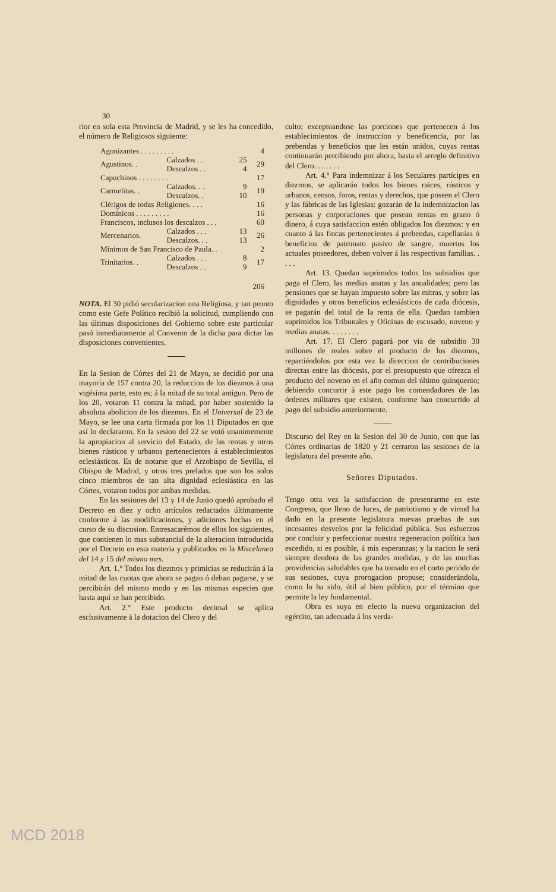30
rior en sola esta Provincia de Madrid, y se les ha concedido, el número de Religiosos siguiente:
| Agonizantes . . . . . . . . . | | | 4 |
| Agustinos. . | Calzados . . | 25 | 29 |
| | Descalzos . . | 4 | |
| Capuchinos . . . . . . . . | | | 17 |
| Carmelitas. . | Calzados. . . | 9 | 19 |
| | Descalzos. . | 10 | |
| Clérigos de todas Religiones. . . . | | | 16 |
| Domínicos . . . . . . . . . | | | 16 |
| Franciscos, inclusos los descalzos . . . | | | 60 |
| Mercenarios. | Calzados . . . | 13 | 26 |
| | Descalzos. . . | 13 | |
| Mínimos de San Francisco de Paula. . | | | 2 |
| Trinitarios. . | Calzados . . . | 8 | 17 |
| | Descalzos . . | 9 | |
| | | | 206 |
NOTA. El 30 pidió secularizacion una Religiosa, y tan pronto como este Gefe Político recibió la solicitud, cumpliendo con las últimas disposiciones del Gobierno sobre este particular pasó inmediatamente al Convento de la dicha para dictar las disposiciones convenientes.
En la Sesion de Córtes del 21 de Mayo, se decidió por una mayoría de 157 contra 20, la reduccion de los diezmos á una vigésima parte, esto es; á la mitad de su total antiguo. Pero de los 20, votaron 11 contra la mitad, por haber sostenido la absoluta abolicion de los diezmos. En el Universal de 23 de Mayo, se lee una carta firmada por los 11 Diputados en que así lo declararon. En la sesion del 22 se votó unanimemente la apropiacion al servicio del Estado, de las rentas y otros bienes rústicos y urbanos pertenecientes á establecimientos eclesiásticos. Es de notarse que el Arzobispo de Sevilla, el Obispo de Madrid, y otros tres prelados que son los solos cinco miembros de tan alta dignidad eclesiástica en las Córtes, votaron todos por ambas medidas.
En las sesiones del 13 y 14 de Junio quedó aprobado el Decreto en diez y ocho artículos redactados últimamente conforme á las modificaciones, y adiciones hechas en el curso de su discusion. Entresacarémos de ellos los siguientes, que contienen lo mas substancial de la alteracion introducida por el Decreto en esta materia y publicados en la Miscelanea del 14 y 15 del mismo mes.
Art. 1.° Todos los diezmos y primicias se reducirán á la mitad de las cuotas que ahora se pagan ó deban pagarse, y se percibirán del mismo modo y en las mismas especies que hasta aquí se han percibido.
Art. 2.° Este producto decimal se aplica esclusivamente á la dotacion del Clero y del
culto; exceptuandose las porciones que pertenecen á los establecimientos de instruccion y beneficencia, por las prebendas y beneficios que les están unidos, cuyas rentas continuarán percibiendo por ahora, hasta el arreglo definitivo del Clero. . . . . . .
Art. 4.° Para indemnizar á los Seculares partícipes en diezmos, se aplicarán todos los bienes raices, rústicos y urbanos, censos, foros, rentas y derechos, que poseen el Clero y las fábricas de las Iglesias: gozarán de la indemnizacion las personas y corporaciones que posean rentas en grano ó dinero, á cuya satisfaccion estén obligados los diezmos: y en cuanto á las fincas pertenecientes á prebendas, capellanías ó beneficios de patronato pasivo de sangre, muertos los actuales poseedores, deben volver á las respectivas familias. . . . .
Art. 13. Quedan suprimidos todos los subsidios que paga el Clero, las medias anatas y las anualidades; pero las pensiones que se hayan impuesto sobre las mitras, y sobre las dignidades y otros beneficios eclesiásticos de cada diócesis, se pagarán del total de la renta de ella. Quedan tambien suprimidos los Tribunales y Oficinas de escusado, noveno y medias anatas. . . . . . . .
Art. 17. El Clero pagará por via de subsidio 30 millones de reales sobre el producto de los diezmos, repartiéndolos por esta vez la direccion de contribuciones directas entre las diócesis, por el presupuesto que ofrezca el producto del noveno en el año comun del último quinquenio; debiendo concurrir á este pago los comendadores de las órdenes militares que existen, conforme han concurrido al pago del subsidio anteriormente.
Discurso del Rey en la Sesion del 30 de Junio, con que las Córtes ordinarias de 1820 y 21 cerraron las sesiones de la legislatura del presente año.
Señores Diputados.
Tengo otra vez la satisfaccion de presenrarme en este Congreso, que lleno de luces, de patriotismo y de virtud ha dado en la presente legislatura nuevas pruebas de sus incesantes desvelos por la felicidad pública. Sus esfuerzos por concluir y perfeccionar nuestra regeneracion política han escedido, si es posible, á mis esperanzas; y la nacion le será siempre deudora de las grandes medidas, y de las muchas providencias saludables que ha tomado en el corto periódo de sus sesiones, cuya prorogacion propuse; considerándola, como lo ha sido, útil al bien público, por el término que permite la ley fundamental.
Obra es suya en efecto la nueva organizacion del egército, tan adecuada á los verda-
MCD 2018